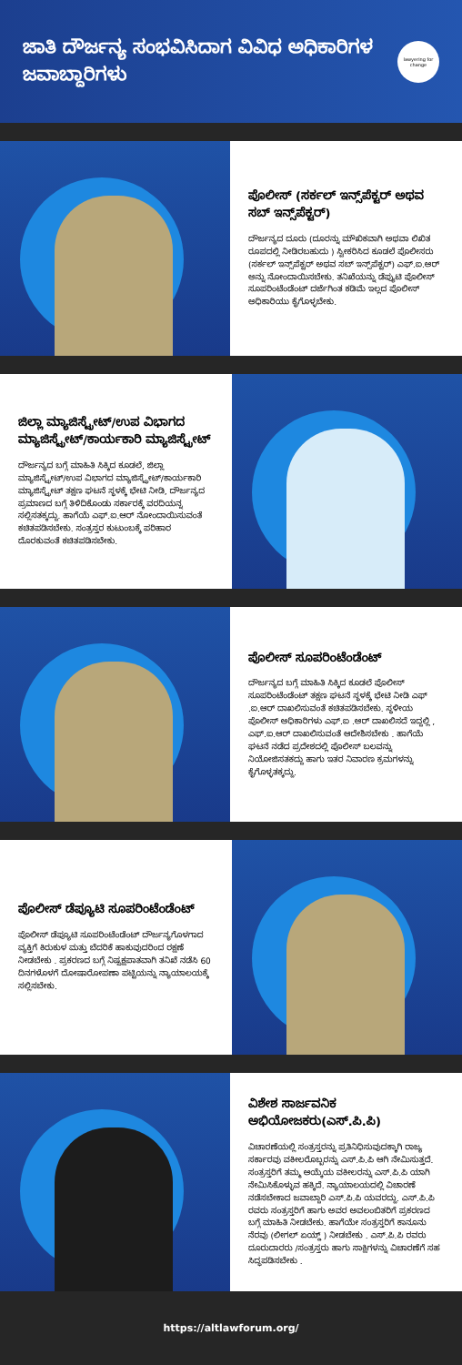ಜಾತಿ ದೌರ್ಜನ್ಯ ಸಂಭವಿಸಿದಾಗ ವಿವಿಧ ಅಧಿಕಾರಿಗಳ ಜವಾಬ್ದಾರಿಗಳು
lawyering for change
ಪೊಲೀಸ್ (ಸರ್ಕಲ್ ಇನ್ಸ್‌ಪೆಕ್ಟರ್ ಅಥವ ಸಬ್ ಇನ್ಸ್‌ಪೆಕ್ಟರ್)
ದೌರ್ಜನ್ಯದ ದೂರು (ದೂರನ್ನು ಮೌಖಿಕವಾಗಿ ಅಥವಾ ಲಿಖಿತ ರೂಪದಲ್ಲಿ ನೀಡಿರಬಹುದು ) ಸ್ವೀಕರಿಸಿದ ಕೂಡಲೆ ಪೊಲೀಸರು (ಸರ್ಕಲ್ ಇನ್ಸ್‌ಪೆಕ್ಟರ್ ಅಥವ ಸಬ್ ಇನ್ಸ್‌ಪೆಕ್ಟರ್) ಎಫ್.ಐ.ಆರ್ ಅನ್ನು ನೋಂದಾಯಿಸಬೇಕು. ತನಿಖೆಯನ್ನು ಡೆಪ್ಯುಟಿ ಪೊಲೀಸ್ ಸೂಪರಿಂಟೆಂಡೆಂಟ್ ದರ್ಜೆಗಿಂತ ಕಡಿಮೆ ಇಲ್ಲದ ಪೊಲೀಸ್ ಅಧಿಕಾರಿಯು ಕೈಗೊಳ್ಳಬೇಕು.
ಜಿಲ್ಲಾ ಮ್ಯಾಜಿಸ್ಟ್ರೇಟ್/ಉಪ ವಿಭಾಗದ ಮ್ಯಾಜಿಸ್ಟ್ರೇಟ್/ಕಾರ್ಯಕಾರಿ ಮ್ಯಾಜಿಸ್ಟ್ರೇಟ್
ದೌರ್ಜನ್ಯದ ಬಗ್ಗೆ ಮಾಹಿತಿ ಸಿಕ್ಕಿದ ಕೂಡಲೆ, ಜಿಲ್ಲಾ ಮ್ಯಾಜಿಸ್ಟ್ರೇಟ್/ಉಪ ವಿಭಾಗದ ಮ್ಯಾಜಿಸ್ಟ್ರೇಟ್/ಕಾರ್ಯಕಾರಿ ಮ್ಯಾಜಿಸ್ಟ್ರೇಟ್ ತಕ್ಷಣ ಘಟನೆ ಸ್ಥಳಕ್ಕೆ ಭೇಟಿ ನೀಡಿ, ದೌರ್ಜನ್ಯದ ಪ್ರಮಾಣದ ಬಗ್ಗೆ ತಿಳಿದಿಕೊಂಡು ಸರ್ಕಾರಕ್ಕೆ ವರದಿಯನ್ನ ಸಲ್ಲಿಸತಕ್ಕದ್ದು. ಹಾಗೆಯೆ ಎಫ್.ಐ.ಆರ್ ನೋಂದಾಯಿಸುವಂತೆ ಕಚಿತಪಡಿಸಬೇಕು. ಸಂತ್ರಸ್ತರ ಕುಟುಂಬಕ್ಕೆ ಪರಿಹಾರ ದೊರಕುವಂತೆ ಕಚಿತಪಡಿಸಬೇಕು.
ಪೊಲೀಸ್ ಸೂಪರಿಂಟೆಂಡೆಂಟ್
ದೌರ್ಜನ್ಯದ ಬಗ್ಗೆ ಮಾಹಿತಿ ಸಿಕ್ಕಿದ ಕೂಡಲೆ ಪೊಲೀಸ್ ಸೂಪರಿಂಟೆಂಡೆಂಟ್ ತಕ್ಷಣ ಘಟನೆ ಸ್ಥಳಕ್ಕೆ ಭೇಟಿ ನೀಡಿ ಎಫ್ .ಐ.ಆರ್ ದಾಖಲಿಸುವಂತೆ ಕಚಿತಪಡಿಸಬೇಕು. ಸ್ಥಳೀಯ ಪೊಲೀಸ್ ಅಧಿಕಾರಿಗಳು ಎಫ್.ಐ .ಆರ್ ದಾಖಲಿಸದೆ ಇದ್ದಲ್ಲಿ , ಎಫ್.ಐ.ಆರ್ ದಾಖಲಿಸುವಂತೆ ಆದೇಶಿಸಬೇಕು . ಹಾಗೆಯೆ ಘಟನೆ ನಡೆದ ಪ್ರದೇಶದಲ್ಲಿ ಪೊಲೀಸ್ ಬಲವನ್ನು ನಿಯೋಜಿಸತಕದ್ದು ಹಾಗು ಇತರ ನಿವಾರಣ ಕ್ರಮಗಳನ್ನು ಕೈಗೊಳ್ಳತಕ್ಕದ್ದು.
ಪೊಲೀಸ್ ಡೆಪ್ಯೂಟಿ ಸೂಪರಿಂಟೆಂಡೆಂಟ್
ಪೊಲೀಸ್ ಡೆಪ್ಯೂಟಿ ಸೂಪರಿಂಟೆಂಡೆಂಟ್ ದೌರ್ಜನ್ಯಗೊಳಗಾದ ವ್ಯಕ್ತಿಗೆ ಕಿರುಕುಳ ಮತ್ತು ಬೆದರಿಕೆ ಹಾಕುವುದರಿಂದ ರಕ್ಷಣೆ ನೀಡಬೇಕು . ಪ್ರಕರಣದ ಬಗ್ಗೆ ನಿಷ್ಪಕ್ಷಪಾತವಾಗಿ ತನಿಖೆ ನಡೆಸಿ 60 ದಿನಗಳೊಳಗೆ ದೋಷಾರೋಪಣಾ ಪಟ್ಟಿಯನ್ನು ನ್ಯಾಯಾಲಯಕ್ಕೆ ಸಲ್ಲಿಸಬೇಕು.
ವಿಶೇಶ ಸಾರ್ಜವನಿಕ ಅಭಿಯೋಜಕರು(ಎಸ್.ಪಿ.ಪಿ)
ವಿಚಾರಣೆಯಲ್ಲಿ ಸಂತ್ರಸ್ತರನ್ನು ಪ್ರತಿನಿಧಿಸುವುದಕ್ಕಾಗಿ ರಾಜ್ಯ ಸರ್ಕಾರವು ವಕೀಲರೊಬ್ಬರನ್ನು ಎಸ್.ಪಿ.ಪಿ ಆಗಿ ನೇಮಿಸುತ್ತದೆ. ಸಂತ್ರಸ್ತರಿಗೆ ತಮ್ಮ ಆಯ್ಕೆಯ ವಕೀಲರನ್ನು ಎಸ್.ಪಿ.ಪಿ ಯಾಗಿ ನೇಮಿಸಿಕೊಳ್ಳುವ ಹಕ್ಕಿದೆ. ನ್ಯಾಯಾಲಯದಲ್ಲಿ ವಿಚಾರಣೆ ನಡೆಸಬೇಕಾದ ಜವಾಬ್ದಾರಿ ಎಸ್.ಪಿ.ಪಿ ಯವರದ್ದು. ಎಸ್.ಪಿ.ಪಿ ರವರು ಸಂತ್ರಸ್ತರಿಗೆ ಹಾಗು ಅವರ ಅವಲಂಬಿತರಿಗೆ ಪ್ರಕರಣದ ಬಗ್ಗೆ ಮಾಹಿತಿ ನೀಡಬೇಕು. ಹಾಗೆಯೇ ಸಂತ್ರಸ್ತರಿಗೆ ಕಾನೂನು ನೆರವು (ಲೀಗಲ್ ಏಯ್ಡ್ ) ನೀಡಬೇಕು . ಎಸ್.ಪಿ.ಪಿ ರವರು ದೂರುದಾರರು /ಸಂತ್ರಸ್ತರು ಹಾಗು ಸಾಕ್ಷಿಗಳನ್ನು ವಿಚಾರಣೆಗೆ ಸಹ ಸಿದ್ಧಪಡಿಸಬೇಕು .
https://altlawforum.org/